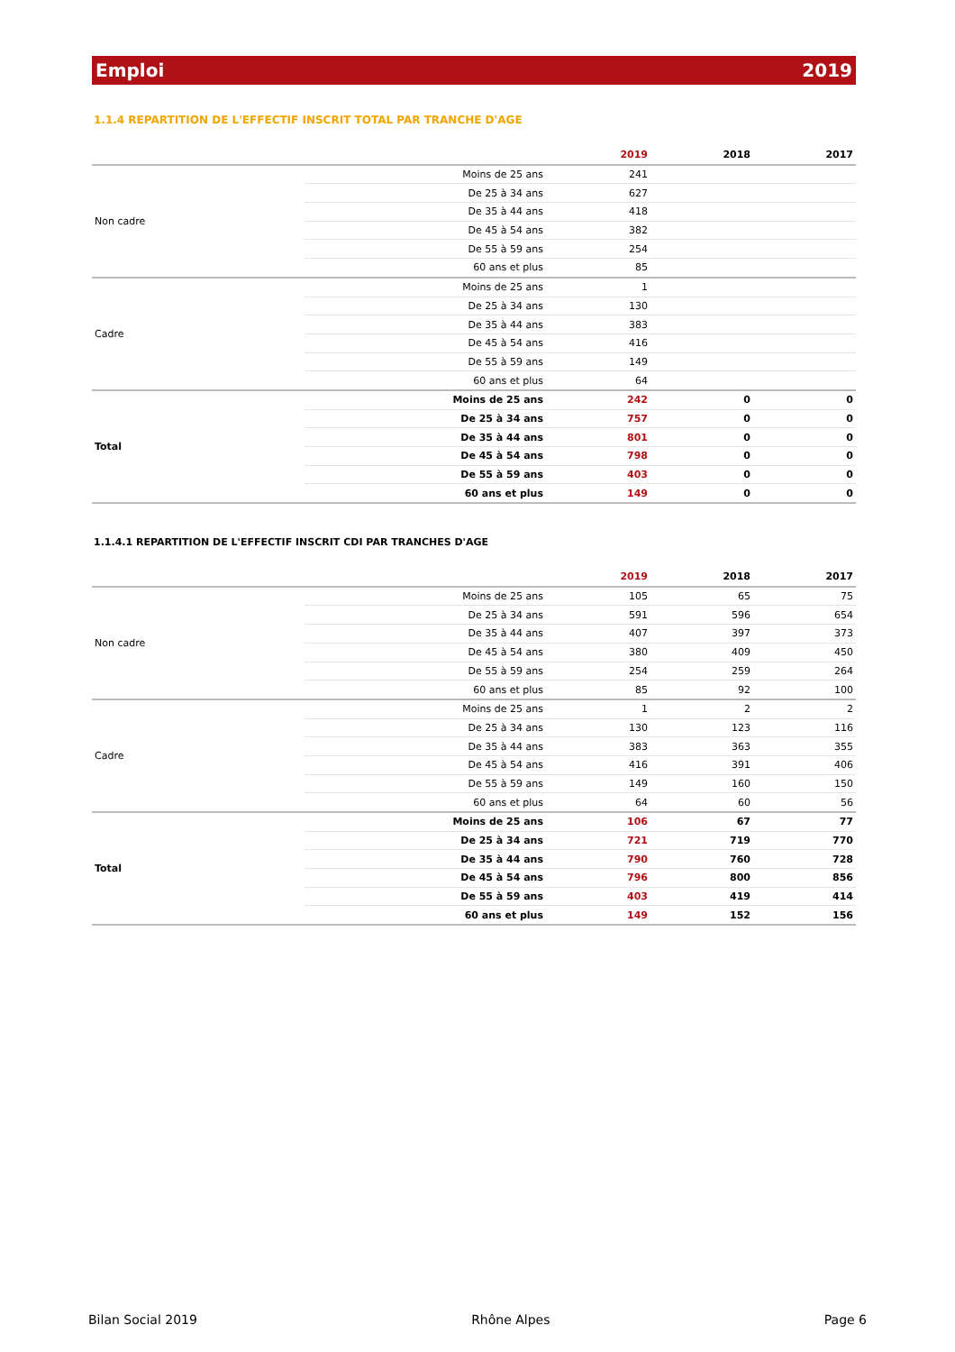Emploi 2019
1.1.4 REPARTITION DE L'EFFECTIF INSCRIT TOTAL PAR TRANCHE D'AGE
| | | 2019 | 2018 | 2017 |
| --- | --- | --- | --- | --- |
| Non cadre | Moins de 25 ans | 241 | | |
| | De 25 à 34 ans | 627 | | |
| | De 35 à 44 ans | 418 | | |
| | De 45 à 54 ans | 382 | | |
| | De 55 à 59 ans | 254 | | |
| | 60 ans et plus | 85 | | |
| Cadre | Moins de 25 ans | 1 | | |
| | De 25 à 34 ans | 130 | | |
| | De 35 à 44 ans | 383 | | |
| | De 45 à 54 ans | 416 | | |
| | De 55 à 59 ans | 149 | | |
| | 60 ans et plus | 64 | | |
| Total | Moins de 25 ans | 242 | 0 | 0 |
| | De 25 à 34 ans | 757 | 0 | 0 |
| | De 35 à 44 ans | 801 | 0 | 0 |
| | De 45 à 54 ans | 798 | 0 | 0 |
| | De 55 à 59 ans | 403 | 0 | 0 |
| | 60 ans et plus | 149 | 0 | 0 |
1.1.4.1 REPARTITION DE L'EFFECTIF INSCRIT CDI PAR TRANCHES D'AGE
| | | 2019 | 2018 | 2017 |
| --- | --- | --- | --- | --- |
| Non cadre | Moins de 25 ans | 105 | 65 | 75 |
| | De 25 à 34 ans | 591 | 596 | 654 |
| | De 35 à 44 ans | 407 | 397 | 373 |
| | De 45 à 54 ans | 380 | 409 | 450 |
| | De 55 à 59 ans | 254 | 259 | 264 |
| | 60 ans et plus | 85 | 92 | 100 |
| Cadre | Moins de 25 ans | 1 | 2 | 2 |
| | De 25 à 34 ans | 130 | 123 | 116 |
| | De 35 à 44 ans | 383 | 363 | 355 |
| | De 45 à 54 ans | 416 | 391 | 406 |
| | De 55 à 59 ans | 149 | 160 | 150 |
| | 60 ans et plus | 64 | 60 | 56 |
| Total | Moins de 25 ans | 106 | 67 | 77 |
| | De 25 à 34 ans | 721 | 719 | 770 |
| | De 35 à 44 ans | 790 | 760 | 728 |
| | De 45 à 54 ans | 796 | 800 | 856 |
| | De 55 à 59 ans | 403 | 419 | 414 |
| | 60 ans et plus | 149 | 152 | 156 |
Bilan Social 2019 Rhône Alpes Page 6